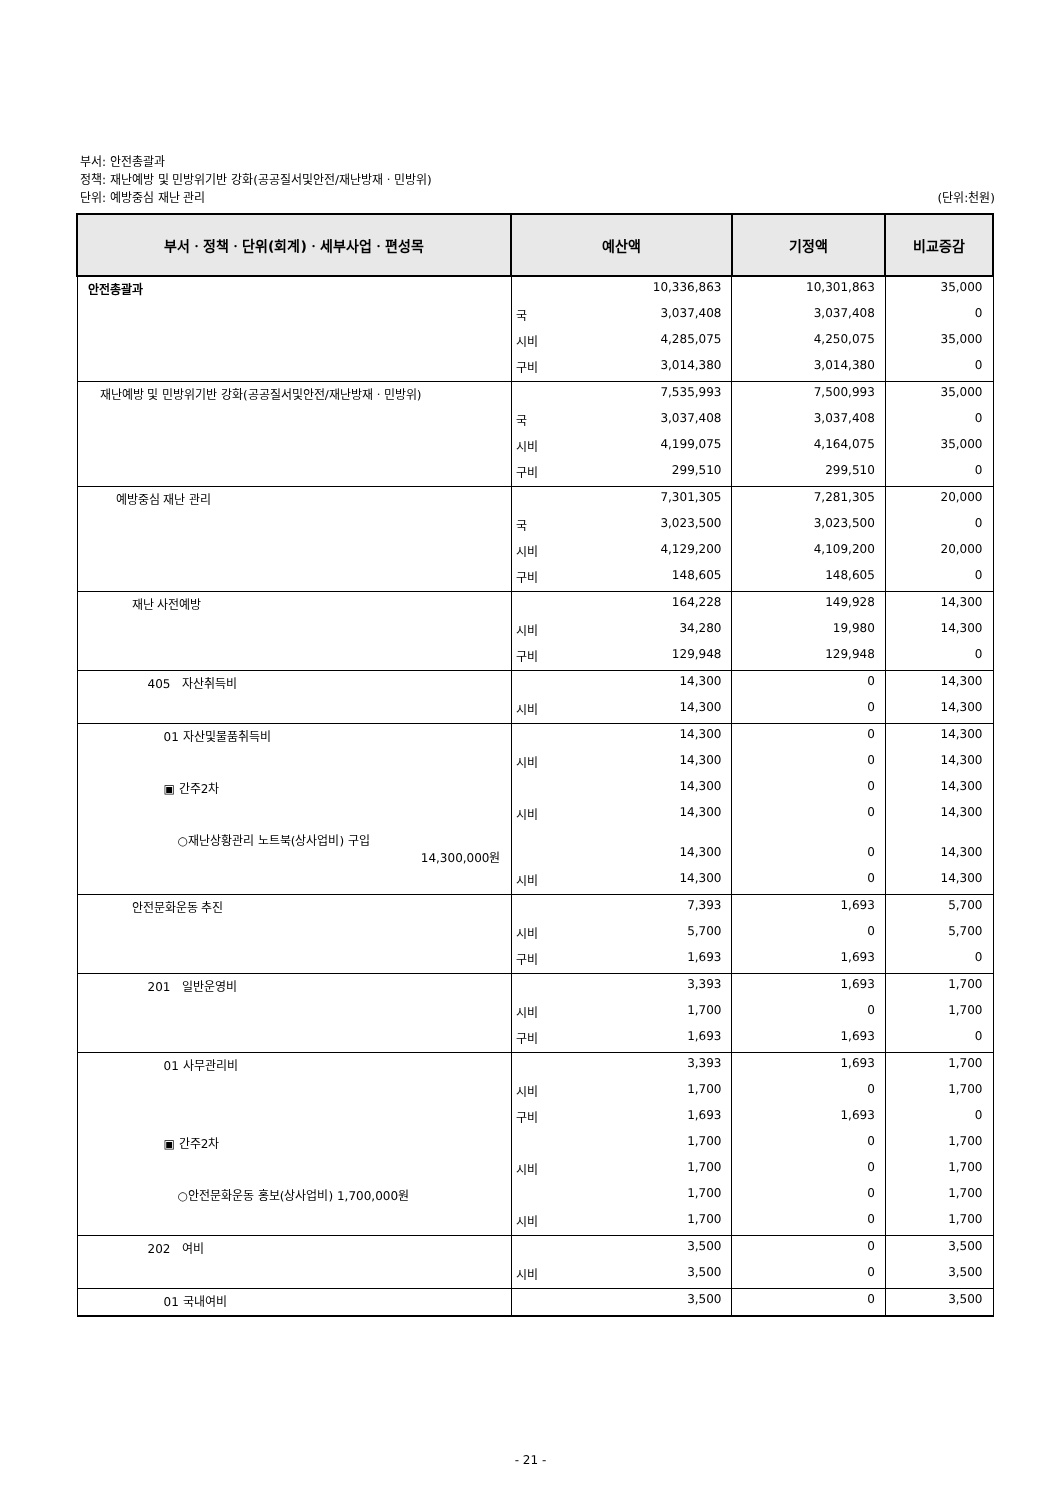부서: 안전총괄과
정책: 재난예방 및 민방위기반 강화(공공질서및안전/재난방재ㆍ민방위)
단위: 예방중심 재난 관리 (단위:천원)
| 부서ㆍ정책ㆍ단위(회계)ㆍ세부사업ㆍ편성목 | 예산액 | | 기정액 | 비교증감 |
| --- | --- | --- | --- | --- |
| 안전총괄과 | | 10,336,863 | 10,301,863 | 35,000 |
| | 국 | 3,037,408 | 3,037,408 | 0 |
| | 시비 | 4,285,075 | 4,250,075 | 35,000 |
| | 구비 | 3,014,380 | 3,014,380 | 0 |
| 재난예방 및 민방위기반 강화(공공질서및안전/재난방재ㆍ민방위) | | 7,535,993 | 7,500,993 | 35,000 |
| | 국 | 3,037,408 | 3,037,408 | 0 |
| | 시비 | 4,199,075 | 4,164,075 | 35,000 |
| | 구비 | 299,510 | 299,510 | 0 |
| 예방중심 재난 관리 | | 7,301,305 | 7,281,305 | 20,000 |
| | 국 | 3,023,500 | 3,023,500 | 0 |
| | 시비 | 4,129,200 | 4,109,200 | 20,000 |
| | 구비 | 148,605 | 148,605 | 0 |
| 재난 사전예방 | | 164,228 | 149,928 | 14,300 |
| | 시비 | 34,280 | 19,980 | 14,300 |
| | 구비 | 129,948 | 129,948 | 0 |
| 405 자산취득비 | | 14,300 | 0 | 14,300 |
| | 시비 | 14,300 | 0 | 14,300 |
| 01 자산및물품취득비 | | 14,300 | 0 | 14,300 |
| | 시비 | 14,300 | 0 | 14,300 |
| ▣ 간주2차 | | 14,300 | 0 | 14,300 |
| | 시비 | 14,300 | 0 | 14,300 |
| ○재난상황관리 노트북(상사업비) 구입 14,300,000원 | | 14,300 | 0 | 14,300 |
| | 시비 | 14,300 | 0 | 14,300 |
| 안전문화운동 추진 | | 7,393 | 1,693 | 5,700 |
| | 시비 | 5,700 | 0 | 5,700 |
| | 구비 | 1,693 | 1,693 | 0 |
| 201 일반운영비 | | 3,393 | 1,693 | 1,700 |
| | 시비 | 1,700 | 0 | 1,700 |
| | 구비 | 1,693 | 1,693 | 0 |
| 01 사무관리비 | | 3,393 | 1,693 | 1,700 |
| | 시비 | 1,700 | 0 | 1,700 |
| | 구비 | 1,693 | 1,693 | 0 |
| ▣ 간주2차 | | 1,700 | 0 | 1,700 |
| | 시비 | 1,700 | 0 | 1,700 |
| ○안전문화운동 홍보(상사업비) 1,700,000원 | | 1,700 | 0 | 1,700 |
| | 시비 | 1,700 | 0 | 1,700 |
| 202 여비 | | 3,500 | 0 | 3,500 |
| | 시비 | 3,500 | 0 | 3,500 |
| 01 국내여비 | | 3,500 | 0 | 3,500 |
- 21 -